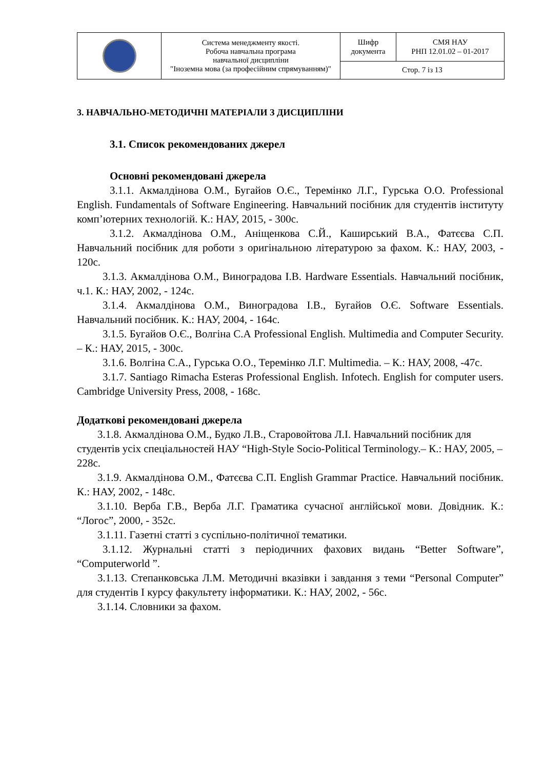| | Система менеджменту якості. Робоча навчальна програма навчальної дисципліни "Іноземна мова (за професійним спрямуванням)" | Шифр документа | СМЯ НАУ РНП 12.01.02 – 01-2017 |
| | | Стор. 7 із 13 | |
3. НАВЧАЛЬНО-МЕТОДИЧНІ МАТЕРІАЛИ З ДИСЦИПЛІНИ
3.1. Список рекомендованих джерел
Основні рекомендовані джерела
3.1.1. Акмалдінова О.М., Бугайов О.Є., Теремінко Л.Г., Гурська О.О. Professional English. Fundamentals of Software Engineering. Навчальний посібник для студентів інституту комп’ютерних технологій. К.: НАУ, 2015, - 300с.
3.1.2. Акмалдінова О.М., Аніщенкова С.Й., Каширський В.А., Фатєєва С.П. Навчальний посібник для роботи з оригінальною літературою за фахом. К.: НАУ, 2003, - 120с.
3.1.3. Акмалдінова О.М., Виноградова І.В. Hardware Essentials. Навчальний посібник, ч.1. К.: НАУ, 2002, - 124с.
3.1.4. Акмалдінова О.М., Виноградова І.В., Бугайов О.Є. Software Essentials. Навчальний посібник. К.: НАУ, 2004, - 164с.
3.1.5. Бугайов О.Є., Волгіна С.А Professional English. Multimedia and Computer Security. – К.: НАУ, 2015, - 300с.
3.1.6. Волгіна С.А., Гурська О.О., Теремінко Л.Г. Multimedia. – К.: НАУ, 2008, -47с.
3.1.7. Santiago Rimacha Esteras Professional English. Infotech. English for computer users. Cambridge University Press, 2008, - 168с.
Додаткові рекомендовані джерела
3.1.8. Акмалдінова О.М., Будко Л.В., Старовойтова Л.І. Навчальний посібник для студентів усіх спеціальностей НАУ “High-Style Socio-Political Terminology.– К.: НАУ, 2005, – 228с.
3.1.9. Акмалдінова О.М., Фатєєва С.П. English Grammar Practice. Навчальний посібник. К.: НАУ, 2002, - 148с.
3.1.10. Верба Г.В., Верба Л.Г. Граматика сучасної англійської мови. Довідник. К.: “Логос”, 2000, - 352с.
3.1.11. Газетні статті з суспільно-політичної тематики.
3.1.12. Журнальні статті з періодичних фахових видань “Better Software”, “Computerworld ”.
3.1.13. Степанковська Л.М. Методичні вказівки і завдання з теми “Personal Computer” для студентів І курсу факультету інформатики. К.: НАУ, 2002, - 56с.
3.1.14. Словники за фахом.